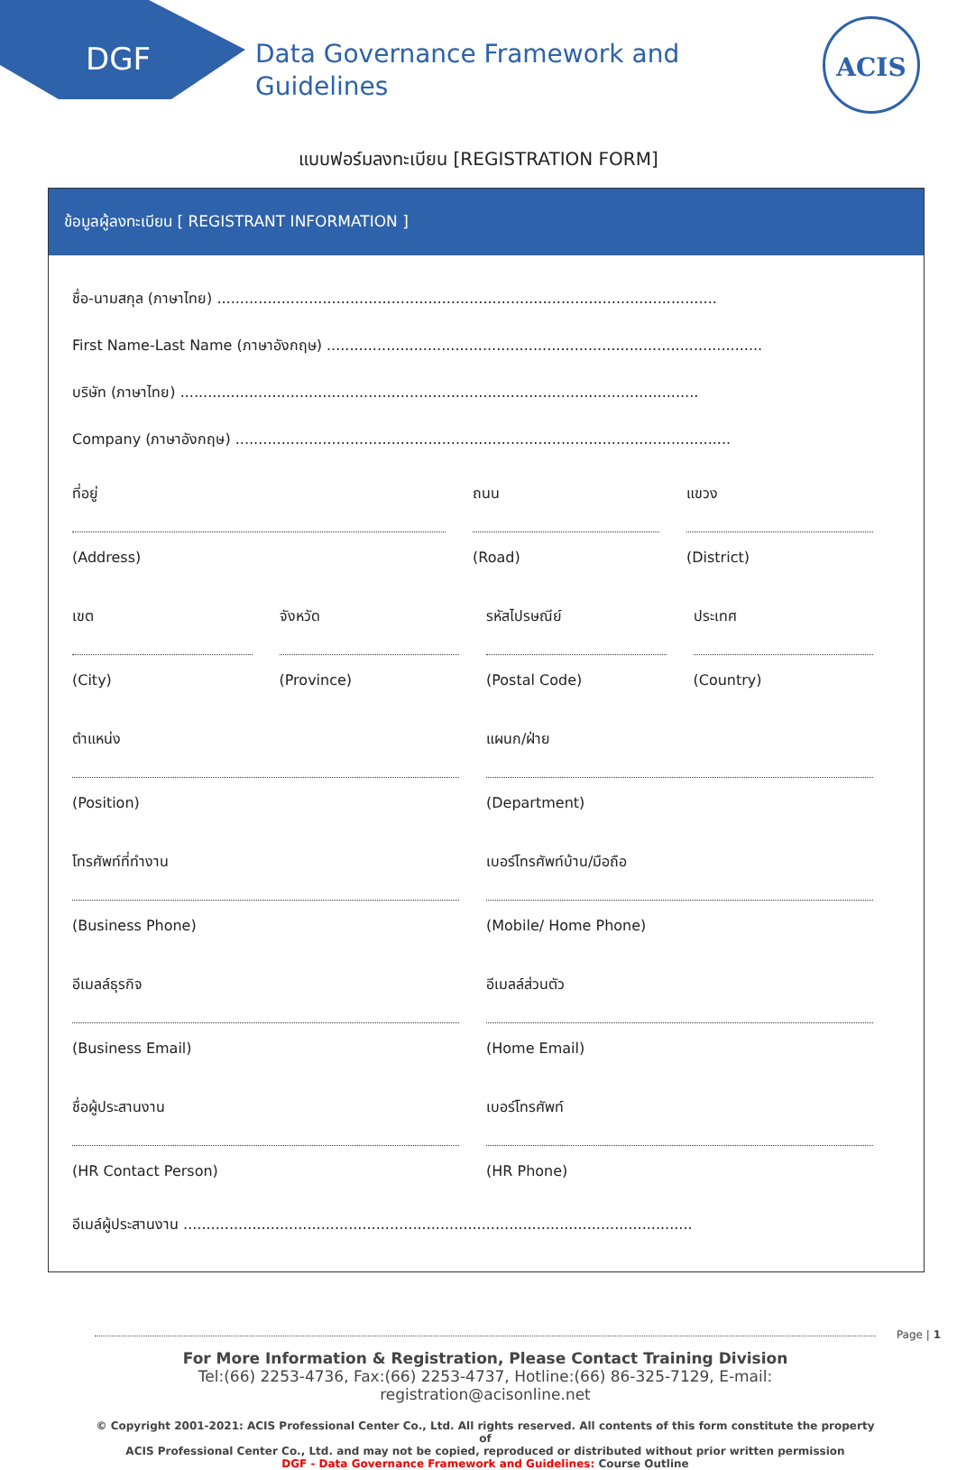DGF
Data Governance Framework and
Guidelines
ACIS
แบบฟอร์มลงทะเบียน [REGISTRATION FORM]
ข้อมูลผู้ลงทะเบียน [ REGISTRANT INFORMATION ]
ชื่อ-นามสกุล (ภาษาไทย) .............................................................................................................
First Name-Last Name (ภาษาอังกฤษ) ...............................................................................................
บริษัท (ภาษาไทย) .................................................................................................................
Company (ภาษาอังกฤษ) ............................................................................................................
ที่อยู่
(Address)
ถนน
(Road)
แขวง
(District)
เขต
(City)
จังหวัด
(Province)
รหัสไปรษณีย์
(Postal Code)
ประเทศ
(Country)
ตำแหน่ง
(Position)
แผนก/ฝ่าย
(Department)
โทรศัพท์ที่ทำงาน
(Business Phone)
เบอร์โทรศัพท์บ้าน/มือถือ
(Mobile/ Home Phone)
อีเมลล์ธุรกิจ
(Business Email)
อีเมลล์ส่วนตัว
(Home Email)
ชื่อผู้ประสานงาน
(HR Contact Person)
เบอร์โทรศัพท์
(HR Phone)
อีเมล์ผู้ประสานงาน ...............................................................................................................
For More Information & Registration, Please Contact Training Division
Tel:(66) 2253-4736, Fax:(66) 2253-4737, Hotline:(66) 86-325-7129, E-mail: registration@acisonline.net
© Copyright 2001-2021: ACIS Professional Center Co., Ltd. All rights reserved. All contents of this form constitute the property of
ACIS Professional Center Co., Ltd. and may not be copied, reproduced or distributed without prior written permission
DGF - Data Governance Framework and Guidelines: Course Outline
Page | 1